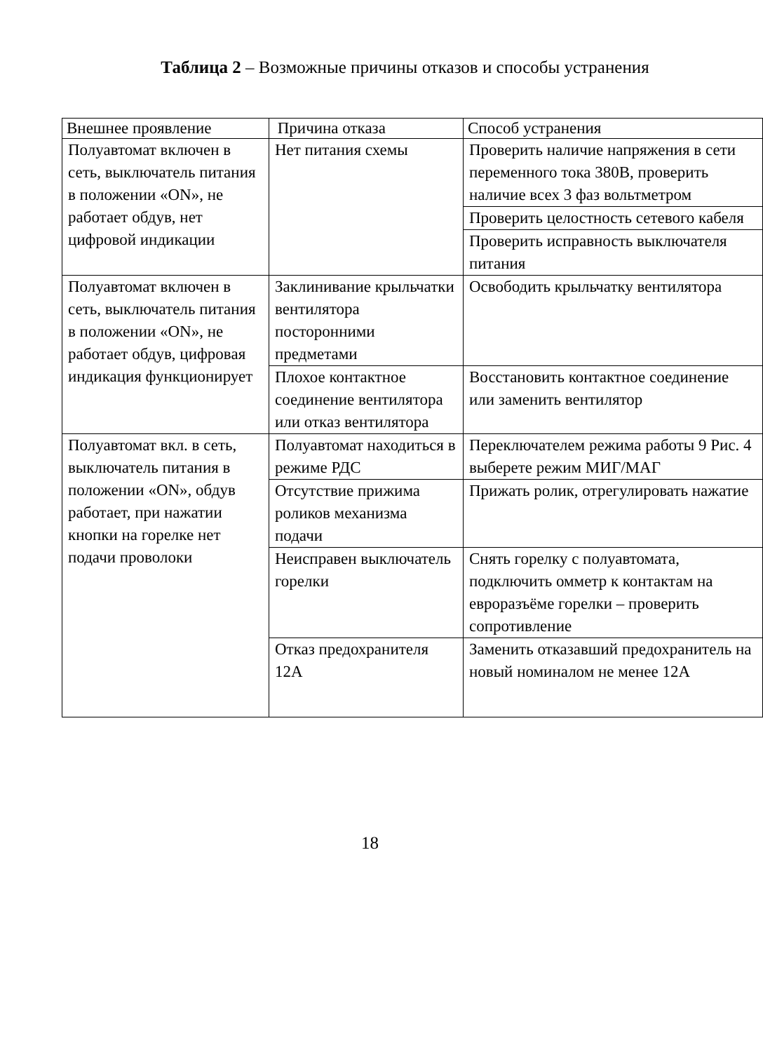Таблица 2 – Возможные причины отказов и способы устранения
| Внешнее проявление | Причина отказа | Способ устранения |
| --- | --- | --- |
| Полуавтомат включен в сеть, выключатель питания в положении «ON», не работает обдув, нет цифровой индикации | Нет питания схемы | Проверить наличие напряжения в сети переменного тока 380В, проверить наличие всех 3 фаз вольтметром |
| | | Проверить целостность сетевого кабеля |
| | | Проверить исправность выключателя питания |
| Полуавтомат включен в сеть, выключатель питания в положении «ON», не работает обдув, цифровая индикация функционирует | Заклинивание крыльчатки вентилятора посторонними предметами | Освободить крыльчатку вентилятора |
| | Плохое контактное соединение вентилятора или отказ вентилятора | Восстановить контактное соединение или заменить вентилятор |
| Полуавтомат вкл. в сеть, выключатель питания в положении «ON», обдув работает, при нажатии кнопки на горелке нет подачи проволоки | Полуавтомат находиться в режиме РДС | Переключателем режима работы 9 Рис. 4 выберете режим МИГ/МАГ |
| | Отсутствие прижима роликов механизма подачи | Прижать ролик, отрегулировать нажатие |
| | Неисправен выключатель горелки | Снять горелку с полуавтомата, подключить омметр к контактам на евроразъёме горелки – проверить сопротивление |
| | Отказ предохранителя 12А | Заменить отказавший предохранитель на новый номиналом не менее 12А |
18